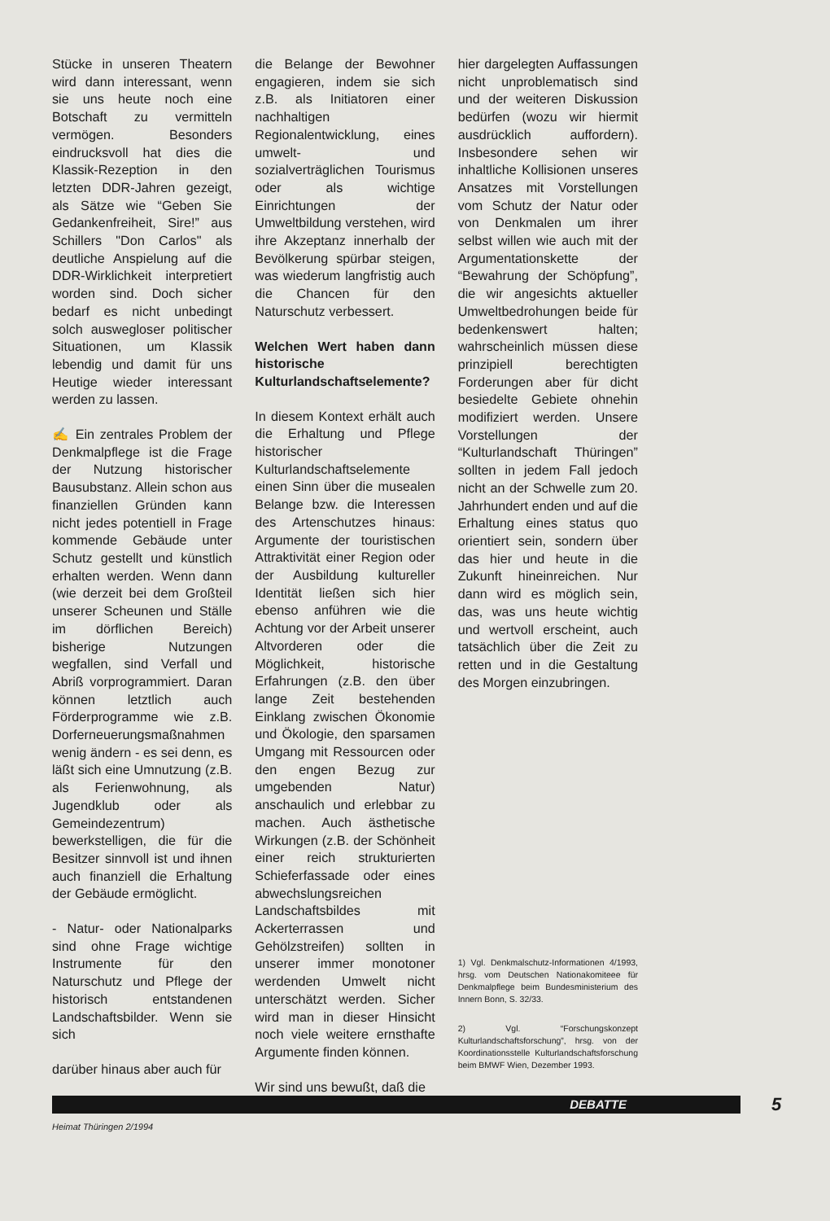Stücke in unseren Theatern wird dann interessant, wenn sie uns heute noch eine Botschaft zu vermitteln vermögen. Besonders eindrucksvoll hat dies die Klassik-Rezeption in den letzten DDR-Jahren gezeigt, als Sätze wie “Geben Sie Gedankenfreiheit, Sire!” aus Schillers "Don Carlos" als deutliche Anspielung auf die DDR-Wirklichkeit interpretiert worden sind. Doch sicher bedarf es nicht unbedingt solch auswegloser politischer Situationen, um Klassik lebendig und damit für uns Heutige wieder interessant werden zu lassen.
✍ Ein zentrales Problem der Denkmalpflege ist die Frage der Nutzung historischer Bausubstanz. Allein schon aus finanziellen Gründen kann nicht jedes potentiell in Frage kommende Gebäude unter Schutz gestellt und künstlich erhalten werden. Wenn dann (wie derzeit bei dem Großteil unserer Scheunen und Ställe im dörflichen Bereich) bisherige Nutzungen wegfallen, sind Verfall und Abriß vorprogrammiert. Daran können letztlich auch Förderprogramme wie z.B. Dorferneuerungsmaßnahmen wenig ändern - es sei denn, es läßt sich eine Umnutzung (z.B. als Ferienwohnung, als Jugendklub oder als Gemeindezentrum) bewerkstelligen, die für die Besitzer sinnvoll ist und ihnen auch finanziell die Erhaltung der Gebäude ermöglicht.
- Natur- oder Nationalparks sind ohne Frage wichtige Instrumente für den Naturschutz und Pflege der historisch entstandenen Landschaftsbilder. Wenn sie sich
darüber hinaus aber auch für
die Belange der Bewohner engagieren, indem sie sich z.B. als Initiatoren einer nachhaltigen Regionalentwicklung, eines umwelt- und sozialverträglichen Tourismus oder als wichtige Einrichtungen der Umweltbildung verstehen, wird ihre Akzeptanz innerhalb der Bevölkerung spürbar steigen, was wiederum langfristig auch die Chancen für den Naturschutz verbessert.
Welchen Wert haben dann historische Kulturlandschaftselemente?
In diesem Kontext erhält auch die Erhaltung und Pflege historischer Kulturlandschaftselemente einen Sinn über die musealen Belange bzw. die Interessen des Artenschutzes hinaus: Argumente der touristischen Attraktivität einer Region oder der Ausbildung kultureller Identität ließen sich hier ebenso anführen wie die Achtung vor der Arbeit unserer Altvorderen oder die Möglichkeit, historische Erfahrungen (z.B. den über lange Zeit bestehenden Einklang zwischen Ökonomie und Ökologie, den sparsamen Umgang mit Ressourcen oder den engen Bezug zur umgebenden Natur) anschaulich und erlebbar zu machen. Auch ästhetische Wirkungen (z.B. der Schönheit einer reich strukturierten Schieferfassade oder eines abwechslungsreichen Landschaftsbildes mit Ackerterrassen und Gehölzstreifen) sollten in unserer immer monotoner werdenden Umwelt nicht unterschätzt werden. Sicher wird man in dieser Hinsicht noch viele weitere ernsthafte Argumente finden können.
Wir sind uns bewußt, daß die
hier dargelegten Auffassungen nicht unproblematisch sind und der weiteren Diskussion bedürfen (wozu wir hiermit ausdrücklich auffordern). Insbesondere sehen wir inhaltliche Kollisionen unseres Ansatzes mit Vorstellungen vom Schutz der Natur oder von Denkmalen um ihrer selbst willen wie auch mit der Argumentationskette der “Bewahrung der Schöpfung”, die wir angesichts aktueller Umweltbedrohungen beide für bedenkenswert halten; wahrscheinlich müssen diese prinzipiell berechtigten Forderungen aber für dicht besiedelte Gebiete ohnehin modifiziert werden. Unsere Vorstellungen der “Kulturlandschaft Thüringen” sollten in jedem Fall jedoch nicht an der Schwelle zum 20. Jahrhundert enden und auf die Erhaltung eines status quo orientiert sein, sondern über das hier und heute in die Zukunft hineinreichen. Nur dann wird es möglich sein, das, was uns heute wichtig und wertvoll erscheint, auch tatsächlich über die Zeit zu retten und in die Gestaltung des Morgen einzubringen.
1) Vgl. Denkmalschutz-Informationen 4/1993, hrsg. vom Deutschen Nationakomiteee für Denkmalpflege beim Bundesministerium des Innern Bonn, S. 32/33.
2) Vgl. “Forschungskonzept Kulturlandschaftsforschung”, hrsg. von der Koordinationsstelle Kulturlandschaftsforschung beim BMWF Wien, Dezember 1993.
DEBATTE 5
Heimat Thüringen 2/1994